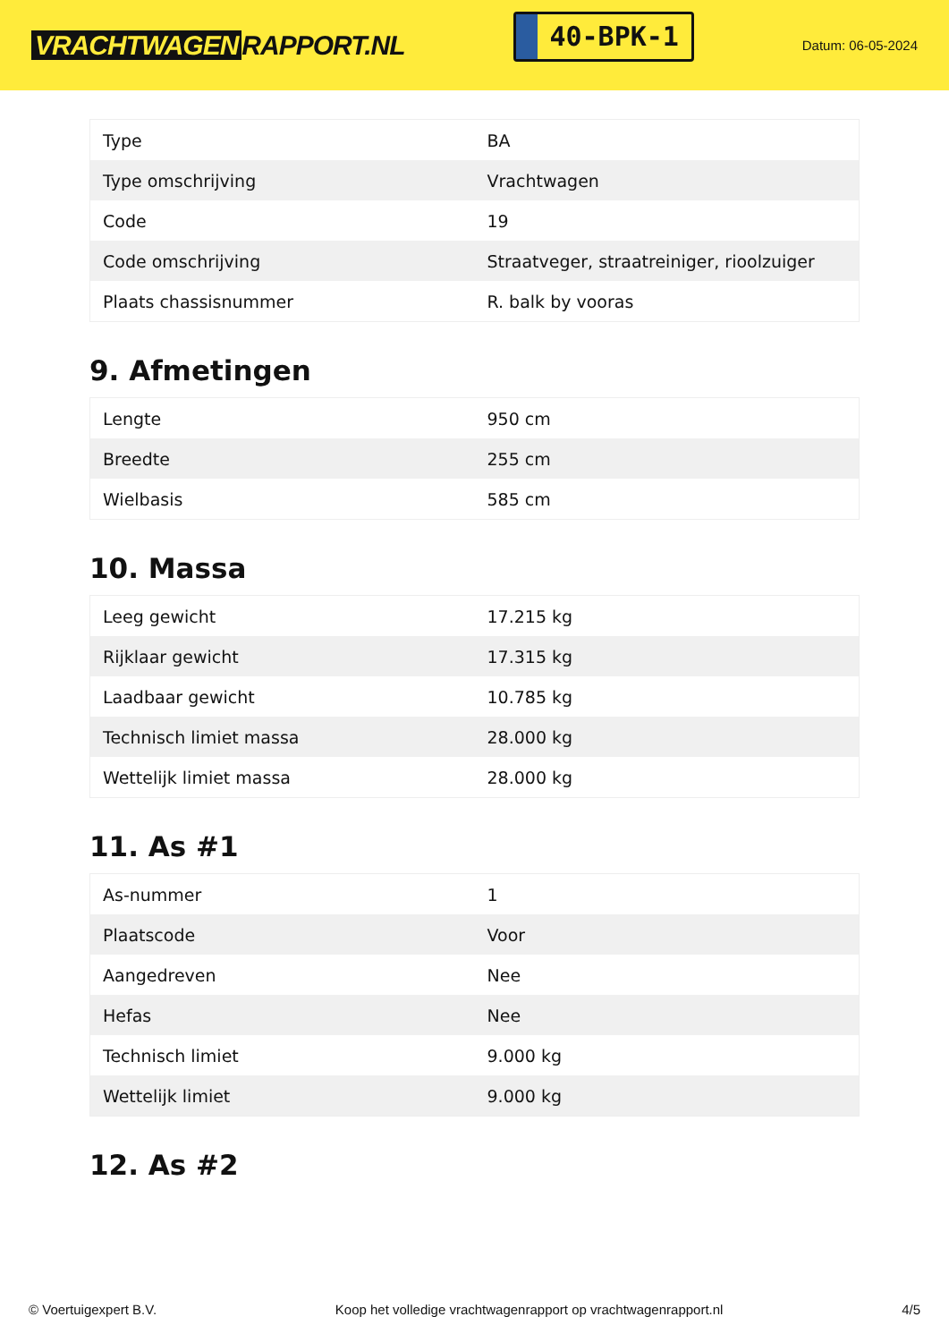VRACHTWAGEN RAPPORT.NL
40-BPK-1
Datum: 06-05-2024
| Type | BA |
| Type omschrijving | Vrachtwagen |
| Code | 19 |
| Code omschrijving | Straatveger, straatreiniger, rioolzuiger |
| Plaats chassisnummer | R. balk by vooras |
9. Afmetingen
| Lengte | 950 cm |
| Breedte | 255 cm |
| Wielbasis | 585 cm |
10. Massa
| Leeg gewicht | 17.215 kg |
| Rijklaar gewicht | 17.315 kg |
| Laadbaar gewicht | 10.785 kg |
| Technisch limiet massa | 28.000 kg |
| Wettelijk limiet massa | 28.000 kg |
11. As #1
| As-nummer | 1 |
| Plaatscode | Voor |
| Aangedreven | Nee |
| Hefas | Nee |
| Technisch limiet | 9.000 kg |
| Wettelijk limiet | 9.000 kg |
12. As #2
© Voertuigexpert B.V. Koop het volledige vrachtwagenrapport op vrachtwagenrapport.nl 4/5